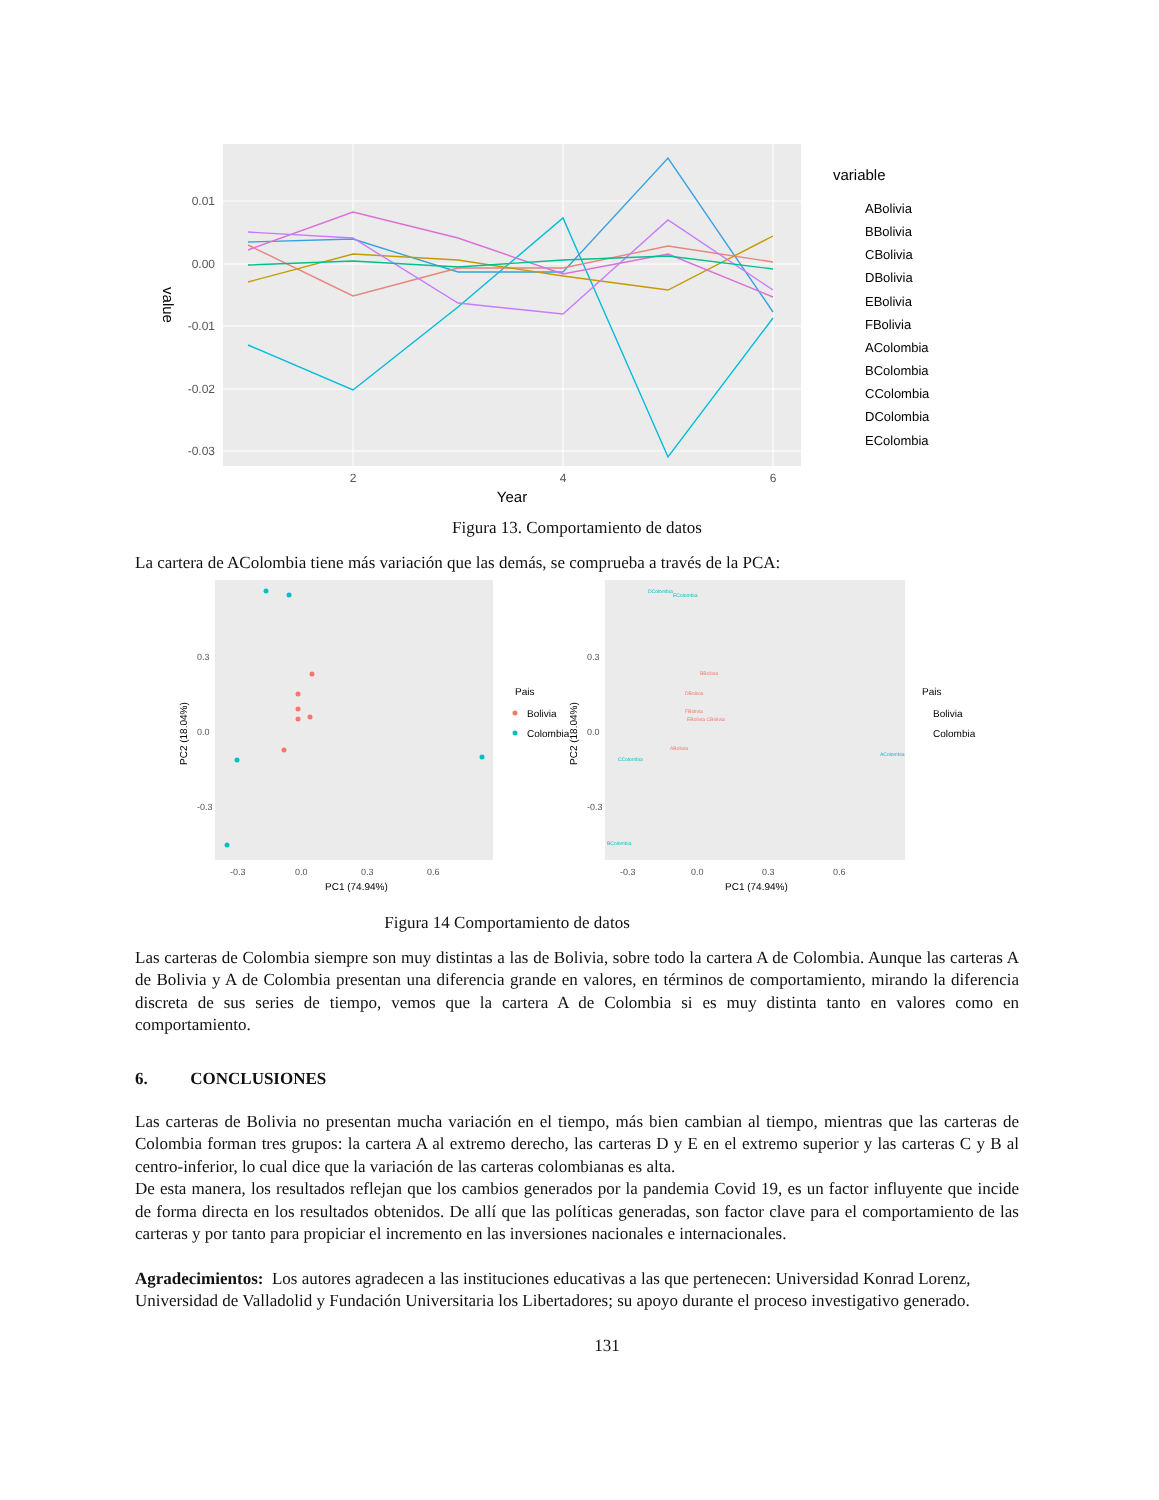0.01
0.00
-0.01
-0.02
-0.03
2
4
6
Year
value
variable
ABolivia
BBolivia
CBolivia
DBolivia
EBolivia
FBolivia
AColombia
BColombia
CColombia
DColombia
EColombia
Figura 13. Comportamiento de datos
La cartera de AColombia tiene más variación que las demás, se comprueba a través de la PCA:
0.3
0.0
-0.3
-0.3
0.0
0.3
0.6
0.3
0.0
-0.3
-0.3
0.0
0.3
0.6
PC1 (74.94%)
PC1 (74.94%)
Pais
Bolivia
Colombia
Pais
Bolivia
Colombia
PC2 (18.04%)
PC2 (18.04%)
DColombia
EColombia
CColombia
BColombia
AColombia
BBolivia
DBolivia
FBolivia
EBolivia CBolivia
ABolivia
Figura 14 Comportamiento de datos
Las carteras de Colombia siempre son muy distintas a las de Bolivia, sobre todo la cartera A de Colombia. Aunque las carteras A de Bolivia y A de Colombia presentan una diferencia grande en valores, en términos de comportamiento, mirando la diferencia discreta de sus series de tiempo, vemos que la cartera A de Colombia si es muy distinta tanto en valores como en comportamiento.
6. CONCLUSIONES
Las carteras de Bolivia no presentan mucha variación en el tiempo, más bien cambian al tiempo, mientras que las carteras de Colombia forman tres grupos: la cartera A al extremo derecho, las carteras D y E en el extremo superior y las carteras C y B al centro-inferior, lo cual dice que la variación de las carteras colombianas es alta.
De esta manera, los resultados reflejan que los cambios generados por la pandemia Covid 19, es un factor influyente que incide de forma directa en los resultados obtenidos. De allí que las políticas generadas, son factor clave para el comportamiento de las carteras y por tanto para propiciar el incremento en las inversiones nacionales e internacionales.
Agradecimientos: Los autores agradecen a las instituciones educativas a las que pertenecen: Universidad Konrad Lorenz, Universidad de Valladolid y Fundación Universitaria los Libertadores; su apoyo durante el proceso investigativo generado.
131